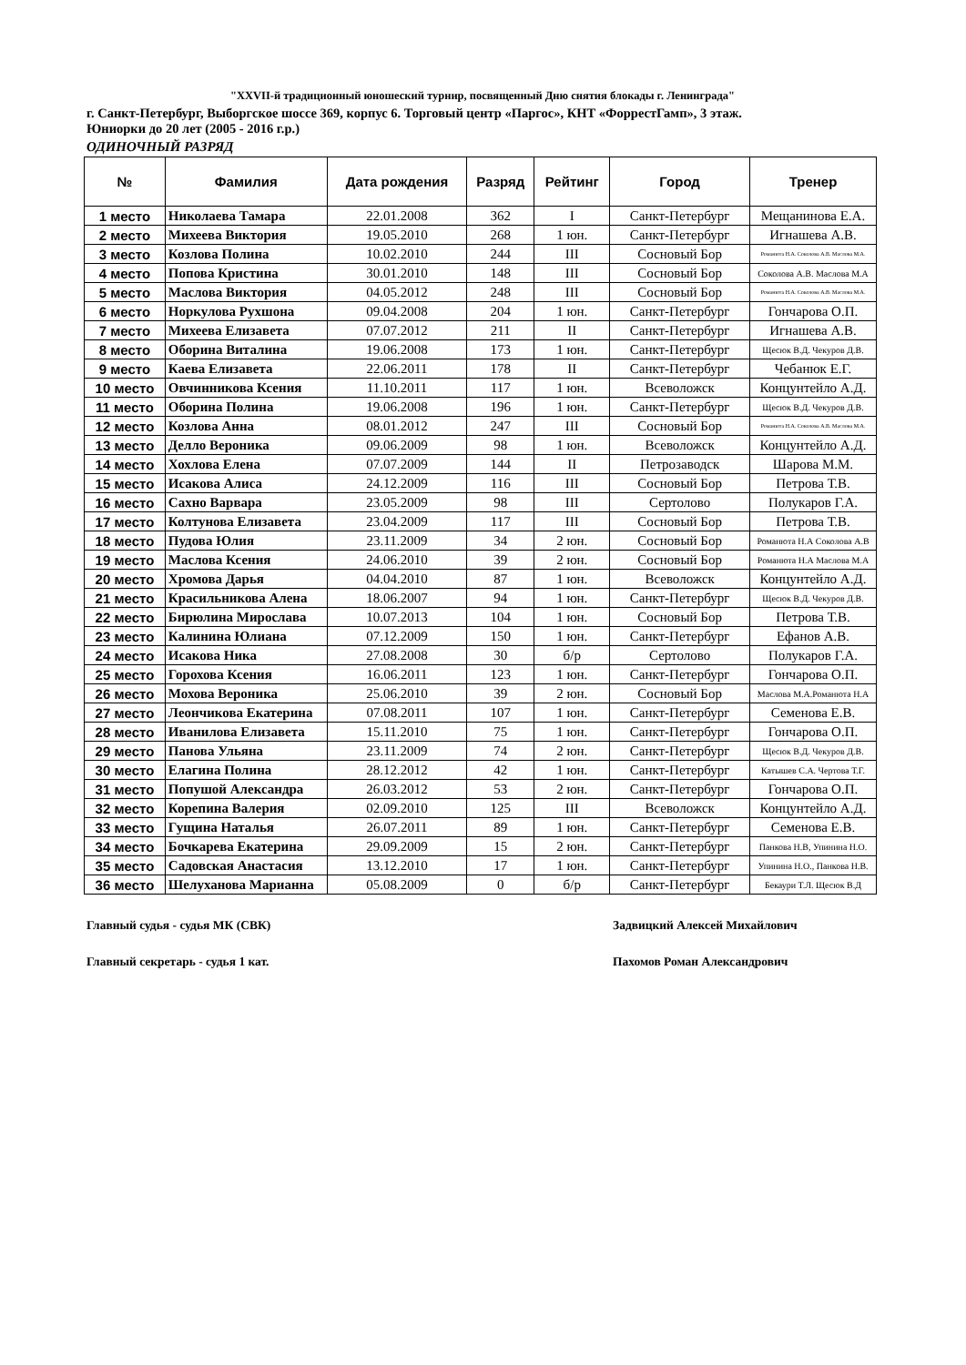"XXVII-й традиционный юношеский турнир, посвященный Дню снятия блокады г. Ленинграда"
г. Санкт-Петербург, Выборгское шоссе 369, корпус 6. Торговый центр «Паргос», КНТ «ФоррестГамп», 3 этаж.
Юниорки до 20 лет (2005 - 2016 г.р.)
ОДИНОЧНЫЙ РАЗРЯД
| № | Фамилия | Дата рождения | Разряд | Рейтинг | Город | Тренер |
| --- | --- | --- | --- | --- | --- | --- |
| 1 место | Николаева Тамара | 22.01.2008 | 362 | I | Санкт-Петербург | Мещанинова Е.А. |
| 2 место | Михеева Виктория | 19.05.2010 | 268 | 1 юн. | Санкт-Петербург | Игнашева А.В. |
| 3 место | Козлова Полина | 10.02.2010 | 244 | III | Сосновый Бор | Романюта Н.А. Соколова А.В. Маслова М.А. |
| 4 место | Попова Кристина | 30.01.2010 | 148 | III | Сосновый Бор | Соколова А.В. Маслова М.А |
| 5 место | Маслова Виктория | 04.05.2012 | 248 | III | Сосновый Бор | Романюта Н.А. Соколова А.В. Маслова М.А. |
| 6 место | Норкулова Рухшона | 09.04.2008 | 204 | 1 юн. | Санкт-Петербург | Гончарова О.П. |
| 7 место | Михеева Елизавета | 07.07.2012 | 211 | II | Санкт-Петербург | Игнашева А.В. |
| 8 место | Оборина Виталина | 19.06.2008 | 173 | 1 юн. | Санкт-Петербург | Щесюк В.Д. Чекуров Д.В. |
| 9 место | Каева Елизавета | 22.06.2011 | 178 | II | Санкт-Петербург | Чебанюк Е.Г. |
| 10 место | Овчинникова Ксения | 11.10.2011 | 117 | 1 юн. | Всеволожск | Концунтейло А.Д. |
| 11 место | Оборина Полина | 19.06.2008 | 196 | 1 юн. | Санкт-Петербург | Щесюк В.Д. Чекуров Д.В. |
| 12 место | Козлова Анна | 08.01.2012 | 247 | III | Сосновый Бор | Романюта Н.А. Соколова А.В. Маслова М.А. |
| 13 место | Делло Вероника | 09.06.2009 | 98 | 1 юн. | Всеволожск | Концунтейло А.Д. |
| 14 место | Хохлова Елена | 07.07.2009 | 144 | II | Петрозаводск | Шарова М.М. |
| 15 место | Исакова Алиса | 24.12.2009 | 116 | III | Сосновый Бор | Петрова Т.В. |
| 16 место | Сахно Варвара | 23.05.2009 | 98 | III | Сертолово | Полукаров Г.А. |
| 17 место | Колтунова Елизавета | 23.04.2009 | 117 | III | Сосновый Бор | Петрова Т.В. |
| 18 место | Пудова Юлия | 23.11.2009 | 34 | 2 юн. | Сосновый Бор | Романюта Н.А Соколова А.В |
| 19 место | Маслова Ксения | 24.06.2010 | 39 | 2 юн. | Сосновый Бор | Романюта Н.А Маслова М.А |
| 20 место | Хромова Дарья | 04.04.2010 | 87 | 1 юн. | Всеволожск | Концунтейло А.Д. |
| 21 место | Красильникова Алена | 18.06.2007 | 94 | 1 юн. | Санкт-Петербург | Щесюк В.Д. Чекуров Д.В. |
| 22 место | Бирюлина Мирослава | 10.07.2013 | 104 | 1 юн. | Сосновый Бор | Петрова Т.В. |
| 23 место | Калинина Юлиана | 07.12.2009 | 150 | 1 юн. | Санкт-Петербург | Ефанов А.В. |
| 24 место | Исакова Ника | 27.08.2008 | 30 | б/р | Сертолово | Полукаров Г.А. |
| 25 место | Горохова Ксения | 16.06.2011 | 123 | 1 юн. | Санкт-Петербург | Гончарова О.П. |
| 26 место | Мохова Вероника | 25.06.2010 | 39 | 2 юн. | Сосновый Бор | Маслова М.А.Романюта Н.А |
| 27 место | Леончикова Екатерина | 07.08.2011 | 107 | 1 юн. | Санкт-Петербург | Семенова Е.В. |
| 28 место | Иванилова Елизавета | 15.11.2010 | 75 | 1 юн. | Санкт-Петербург | Гончарова О.П. |
| 29 место | Панова Ульяна | 23.11.2009 | 74 | 2 юн. | Санкт-Петербург | Щесюк В.Д. Чекуров Д.В. |
| 30 место | Елагина Полина | 28.12.2012 | 42 | 1 юн. | Санкт-Петербург | Катышев С.А. Чертова Т.Г. |
| 31 место | Попушой Александра | 26.03.2012 | 53 | 2 юн. | Санкт-Петербург | Гончарова О.П. |
| 32 место | Корепина Валерия | 02.09.2010 | 125 | III | Всеволожск | Концунтейло А.Д. |
| 33 место | Гущина Наталья | 26.07.2011 | 89 | 1 юн. | Санкт-Петербург | Семенова Е.В. |
| 34 место | Бочкарева Екатерина | 29.09.2009 | 15 | 2 юн. | Санкт-Петербург | Панкова Н.В, Упинина Н.О. |
| 35 место | Садовская Анастасия | 13.12.2010 | 17 | 1 юн. | Санкт-Петербург | Упинина Н.О., Панкова Н.В. |
| 36 место | Шелуханова Марианна | 05.08.2009 | 0 | б/р | Санкт-Петербург | Бекаури Т.Л. Щесюк В.Д |
Главный судья - судья МК (СВК) Задвицкий Алексей Михайлович
Главный секретарь - судья 1 кат. Пахомов Роман Александрович